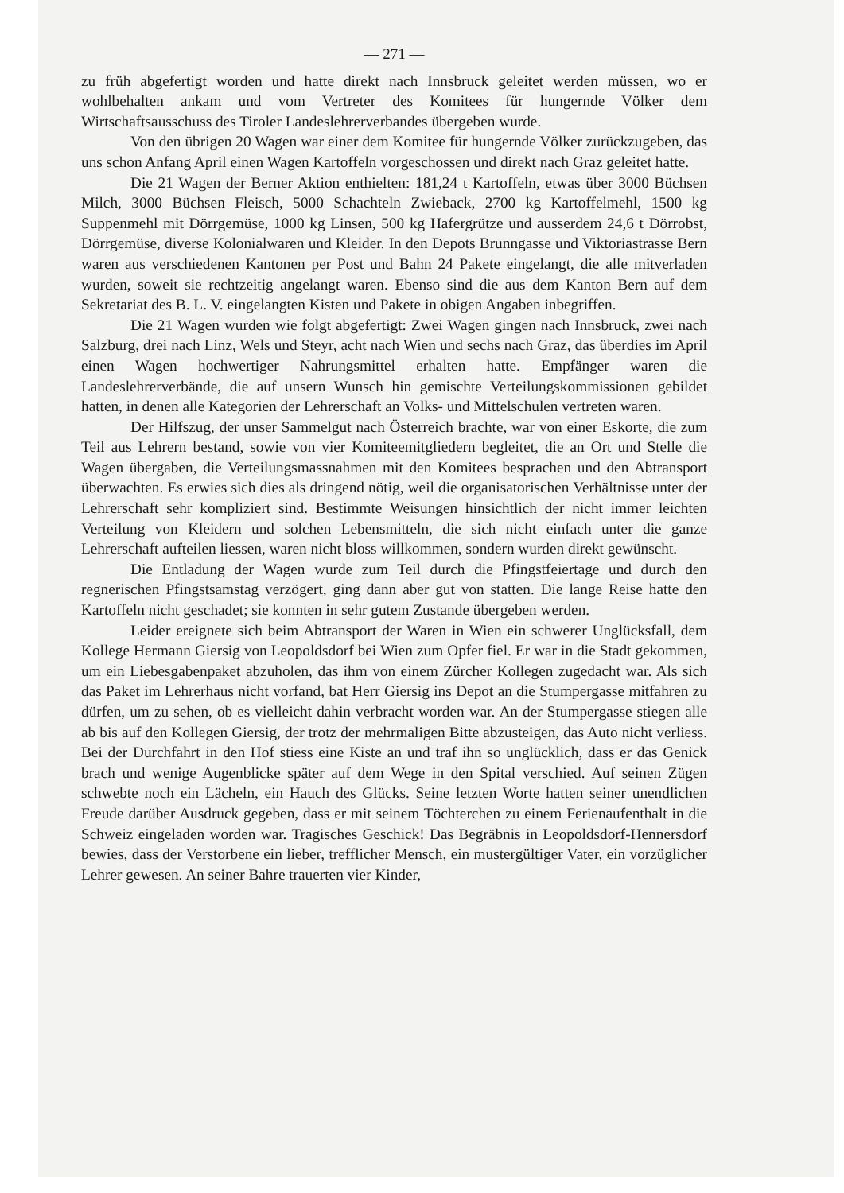— 271 —
zu früh abgefertigt worden und hatte direkt nach Innsbruck geleitet werden müssen, wo er wohlbehalten ankam und vom Vertreter des Komitees für hungernde Völker dem Wirtschaftsausschuss des Tiroler Landeslehrerverbandes übergeben wurde.
Von den übrigen 20 Wagen war einer dem Komitee für hungernde Völker zurückzugeben, das uns schon Anfang April einen Wagen Kartoffeln vorgeschossen und direkt nach Graz geleitet hatte.
Die 21 Wagen der Berner Aktion enthielten: 181,24 t Kartoffeln, etwas über 3000 Büchsen Milch, 3000 Büchsen Fleisch, 5000 Schachteln Zwieback, 2700 kg Kartoffelmehl, 1500 kg Suppenmehl mit Dörrgemüse, 1000 kg Linsen, 500 kg Hafergrütze und ausserdem 24,6 t Dörrobst, Dörrgemüse, diverse Kolonialwaren und Kleider. In den Depots Brunngasse und Viktoriastrasse Bern waren aus verschiedenen Kantonen per Post und Bahn 24 Pakete eingelangt, die alle mitverladen wurden, soweit sie rechtzeitig angelangt waren. Ebenso sind die aus dem Kanton Bern auf dem Sekretariat des B. L. V. eingelangten Kisten und Pakete in obigen Angaben inbegriffen.
Die 21 Wagen wurden wie folgt abgefertigt: Zwei Wagen gingen nach Innsbruck, zwei nach Salzburg, drei nach Linz, Wels und Steyr, acht nach Wien und sechs nach Graz, das überdies im April einen Wagen hochwertiger Nahrungsmittel erhalten hatte. Empfänger waren die Landeslehrerverbände, die auf unsern Wunsch hin gemischte Verteilungskommissionen gebildet hatten, in denen alle Kategorien der Lehrerschaft an Volks- und Mittelschulen vertreten waren.
Der Hilfszug, der unser Sammelgut nach Österreich brachte, war von einer Eskorte, die zum Teil aus Lehrern bestand, sowie von vier Komiteemitgliedern begleitet, die an Ort und Stelle die Wagen übergaben, die Verteilungsmassnahmen mit den Komitees besprachen und den Abtransport überwachten. Es erwies sich dies als dringend nötig, weil die organisatorischen Verhältnisse unter der Lehrerschaft sehr kompliziert sind. Bestimmte Weisungen hinsichtlich der nicht immer leichten Verteilung von Kleidern und solchen Lebensmitteln, die sich nicht einfach unter die ganze Lehrerschaft aufteilen liessen, waren nicht bloss willkommen, sondern wurden direkt gewünscht.
Die Entladung der Wagen wurde zum Teil durch die Pfingstfeiertage und durch den regnerischen Pfingstsamstag verzögert, ging dann aber gut von statten. Die lange Reise hatte den Kartoffeln nicht geschadet; sie konnten in sehr gutem Zustande übergeben werden.
Leider ereignete sich beim Abtransport der Waren in Wien ein schwerer Unglücksfall, dem Kollege Hermann Giersig von Leopoldsdorf bei Wien zum Opfer fiel. Er war in die Stadt gekommen, um ein Liebesgabenpaket abzuholen, das ihm von einem Zürcher Kollegen zugedacht war. Als sich das Paket im Lehrerhaus nicht vorfand, bat Herr Giersig ins Depot an die Stumpergasse mitfahren zu dürfen, um zu sehen, ob es vielleicht dahin verbracht worden war. An der Stumpergasse stiegen alle ab bis auf den Kollegen Giersig, der trotz der mehrmaligen Bitte abzusteigen, das Auto nicht verliess. Bei der Durchfahrt in den Hof stiess eine Kiste an und traf ihn so unglücklich, dass er das Genick brach und wenige Augenblicke später auf dem Wege in den Spital verschied. Auf seinen Zügen schwebte noch ein Lächeln, ein Hauch des Glücks. Seine letzten Worte hatten seiner unendlichen Freude darüber Ausdruck gegeben, dass er mit seinem Töchterchen zu einem Ferienaufenthalt in die Schweiz eingeladen worden war. Tragisches Geschick! Das Begräbnis in Leopoldsdorf-Hennersdorf bewies, dass der Verstorbene ein lieber, trefflicher Mensch, ein mustergültiger Vater, ein vorzüglicher Lehrer gewesen. An seiner Bahre trauerten vier Kinder,